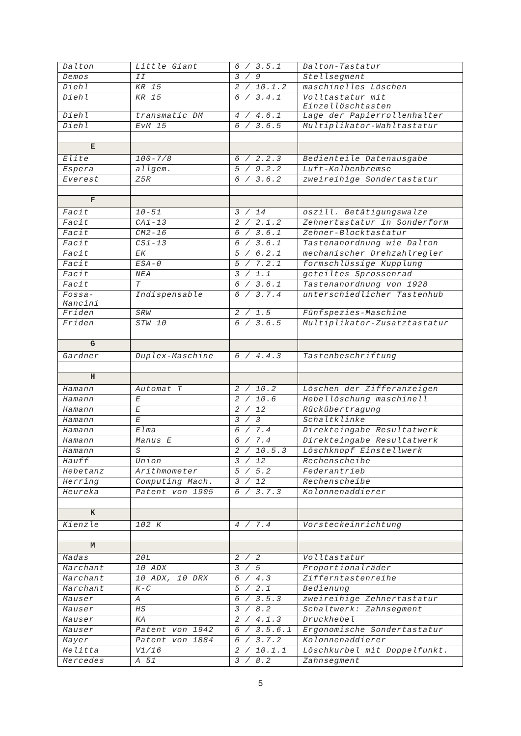| Dalton | Little Giant | 6 / 3.5.1 | Dalton-Tastatur |
| Demos | II | 3 / 9 | Stellsegment |
| Diehl | KR 15 | 2 / 10.1.2 | maschinelles Löschen |
| Diehl | KR 15 | 6 / 3.4.1 | Volltastatur mit Einzellöschtasten |
| Diehl | transmatic DM | 4 / 4.6.1 | Lage der Papierrollenhalter |
| Diehl | EvM 15 | 6 / 3.6.5 | Multiplikator-Wahltastatur |
| E | | | |
| Elite | 100-7/8 | 6 / 2.2.3 | Bedienteile Datenausgabe |
| Espera | allgem. | 5 / 9.2.2 | Luft-Kolbenbremse |
| Everest | Z5R | 6 / 3.6.2 | zweireihige Sondertastatur |
| F | | | |
| Facit | 10-51 | 3 / 14 | oszill. Betätigungswalze |
| Facit | CA1-13 | 2 / 2.1.2 | Zehnertastatur in Sonderform |
| Facit | CM2-16 | 6 / 3.6.1 | Zehner-Blocktastatur |
| Facit | CS1-13 | 6 / 3.6.1 | Tastenanordnung wie Dalton |
| Facit | EK | 5 / 6.2.1 | mechanischer Drehzahlregler |
| Facit | ESA-0 | 5 / 7.2.1 | formschlüssige Kupplung |
| Facit | NEA | 3 / 1.1 | geteiltes Sprossenrad |
| Facit | T | 6 / 3.6.1 | Tastenanordnung von 1928 |
| Fossa- Mancini | Indispensable | 6 / 3.7.4 | unterschiedlicher Tastenhub |
| Friden | SRW | 2 / 1.5 | Fünfspezies-Maschine |
| Friden | STW 10 | 6 / 3.6.5 | Multiplikator-Zusatztastatur |
| G | | | |
| Gardner | Duplex-Maschine | 6 / 4.4.3 | Tastenbeschriftung |
| H | | | |
| Hamann | Automat T | 2 / 10.2 | Löschen der Zifferanzeigen |
| Hamann | E | 2 / 10.6 | Hebellöschung maschinell |
| Hamann | E | 2 / 12 | Rückübertragung |
| Hamann | E | 3 / 3 | Schaltklinke |
| Hamann | Elma | 6 / 7.4 | Direkteingabe Resultatwerk |
| Hamann | Manus E | 6 / 7.4 | Direkteingabe Resultatwerk |
| Hamann | S | 2 / 10.5.3 | Löschknopf Einstellwerk |
| Hauff | Union | 3 / 12 | Rechenscheibe |
| Hebetanz | Arithmometer | 5 / 5.2 | Federantrieb |
| Herring | Computing Mach. | 3 / 12 | Rechenscheibe |
| Heureka | Patent von 1905 | 6 / 3.7.3 | Kolonnenaddierer |
| K | | | |
| Kienzle | 102 K | 4 / 7.4 | Vorsteckeinrichtung |
| M | | | |
| Madas | 20L | 2 / 2 | Volltastatur |
| Marchant | 10 ADX | 3 / 5 | Proportionalräder |
| Marchant | 10 ADX, 10 DRX | 6 / 4.3 | Zifferntastenreihe |
| Marchant | K-C | 5 / 2.1 | Bedienung |
| Mauser | A | 6 / 3.5.3 | zweireihige Zehnertastatur |
| Mauser | HS | 3 / 8.2 | Schaltwerk: Zahnsegment |
| Mauser | KA | 2 / 4.1.3 | Druckhebel |
| Mauser | Patent von 1942 | 6 / 3.5.6.1 | Ergonomische Sondertastatur |
| Mayer | Patent von 1884 | 6 / 3.7.2 | Kolonnenaddierer |
| Melitta | V1/16 | 2 / 10.1.1 | Löschkurbel mit Doppelfunkt. |
| Mercedes | A 51 | 3 / 8.2 | Zahnsegment |
5